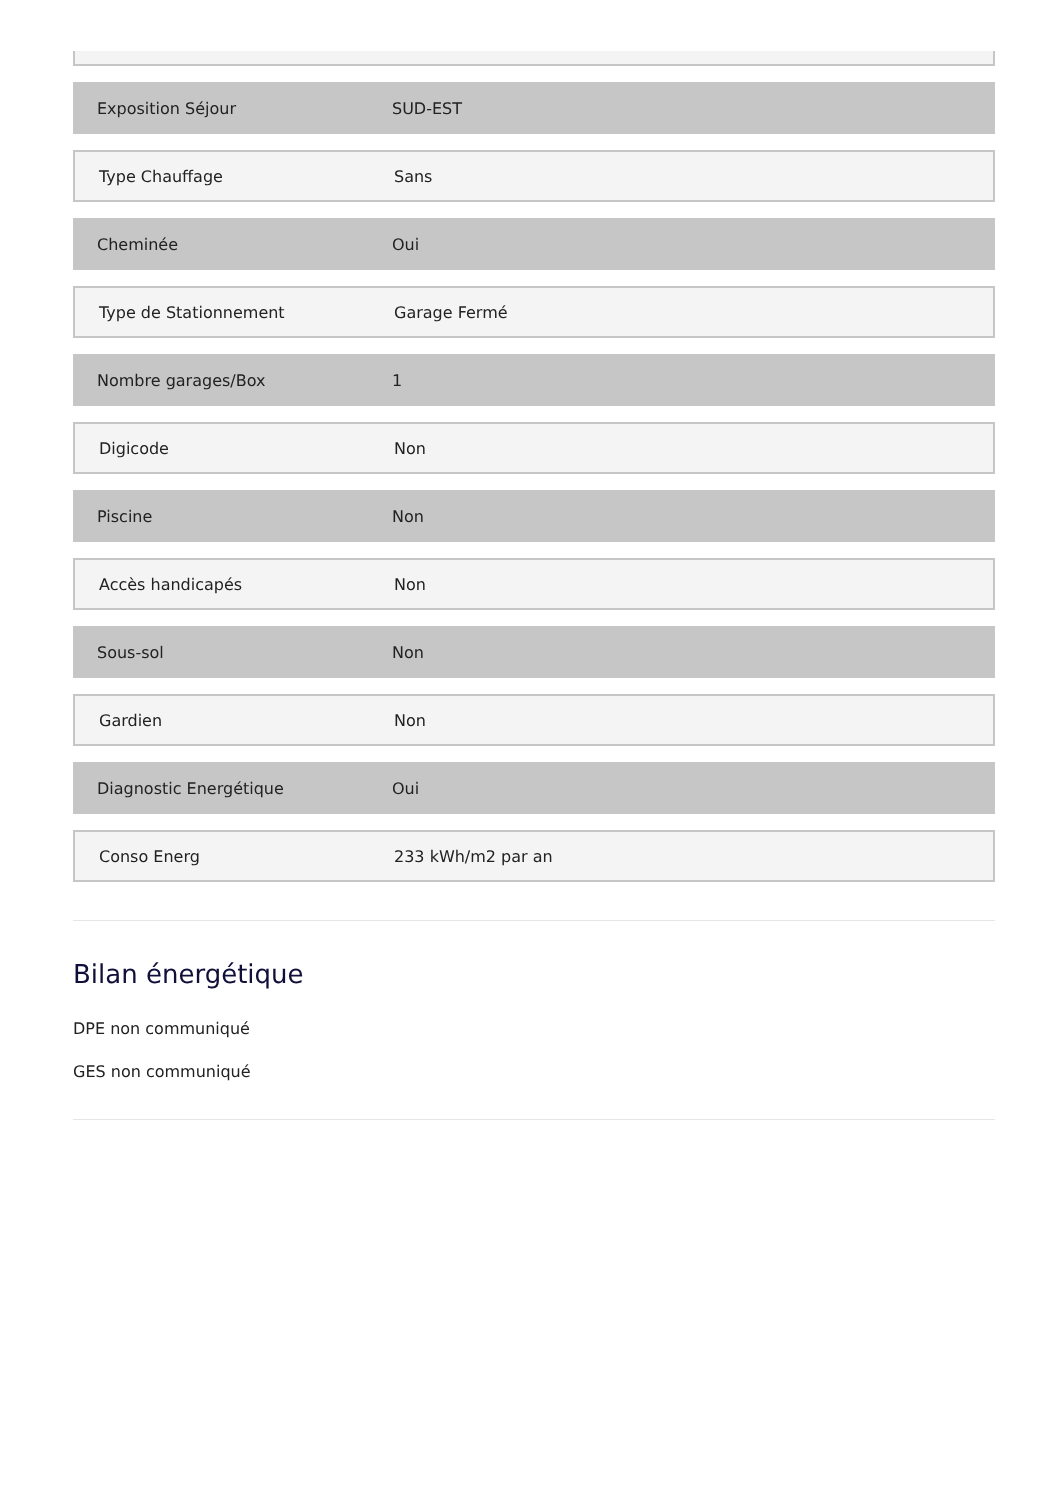Exposition Séjour SUD-EST
Type Chauffage Sans
Cheminée Oui
Type de Stationnement Garage Fermé
Nombre garages/Box 1
Digicode Non
Piscine Non
Accès handicapés Non
Sous-sol Non
Gardien Non
Diagnostic Energétique Oui
Conso Energ 233 kWh/m2 par an
Bilan énergétique
DPE non communiqué
GES non communiqué